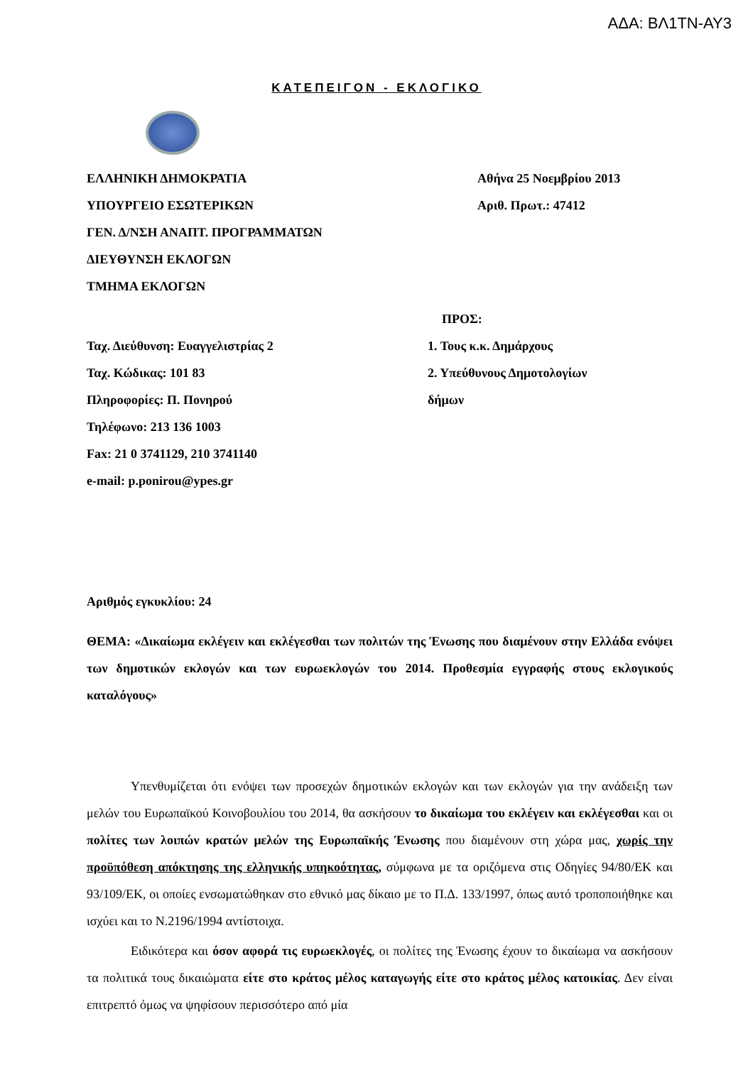ΑΔΑ: ΒΛ1ΤΝ-ΑΥ3
ΚΑΤΕΠΕΙΓΟΝ - ΕΚΛΟΓΙΚΟ
ΕΛΛΗΝΙΚΗ ΔΗΜΟΚΡΑΤΙΑ
ΥΠΟΥΡΓΕΙΟ ΕΣΩΤΕΡΙΚΩΝ
ΓΕΝ. Δ/ΝΣΗ ΑΝΑΠΤ. ΠΡΟΓΡΑΜΜΑΤΩΝ
ΔΙΕΥΘΥΝΣΗ ΕΚΛΟΓΩΝ
ΤΜΗΜΑ ΕΚΛΟΓΩΝ
Αθήνα 25 Νοεμβρίου 2013
Αριθ. Πρωτ.: 47412
Ταχ. Διεύθυνση: Ευαγγελιστρίας 2
Ταχ. Κώδικας: 101 83
Πληροφορίες: Π. Πονηρού
Τηλέφωνο: 213 136 1003
Fax: 21 0 3741129, 210 3741140
e-mail: p.ponirou@ypes.gr
ΠΡΟΣ:
1. Τους κ.κ. Δημάρχους
2. Υπεύθυνους Δημοτολογίων
δήμων
Αριθμός εγκυκλίου: 24
ΘΕΜΑ: «Δικαίωμα εκλέγειν και εκλέγεσθαι των πολιτών της Ένωσης που διαμένουν στην Ελλάδα ενόψει των δημοτικών εκλογών και των ευρωεκλογών του 2014. Προθεσμία εγγραφής στους εκλογικούς καταλόγους»
Υπενθυμίζεται ότι ενόψει των προσεχών δημοτικών εκλογών και των εκλογών για την ανάδειξη των μελών του Ευρωπαϊκού Κοινοβουλίου του 2014, θα ασκήσουν το δικαίωμα του εκλέγειν και εκλέγεσθαι και οι πολίτες των λοιπών κρατών μελών της Ευρωπαϊκής Ένωσης που διαμένουν στη χώρα μας, χωρίς την προϋπόθεση απόκτησης της ελληνικής υπηκοότητας, σύμφωνα με τα οριζόμενα στις Οδηγίες 94/80/ΕΚ και 93/109/ΕΚ, οι οποίες ενσωματώθηκαν στο εθνικό μας δίκαιο με το Π.Δ. 133/1997, όπως αυτό τροποποιήθηκε και ισχύει και το Ν.2196/1994 αντίστοιχα.
Ειδικότερα και όσον αφορά τις ευρωεκλογές, οι πολίτες της Ένωσης έχουν το δικαίωμα να ασκήσουν τα πολιτικά τους δικαιώματα είτε στο κράτος μέλος καταγωγής είτε στο κράτος μέλος κατοικίας. Δεν είναι επιτρεπτό όμως να ψηφίσουν περισσότερο από μία